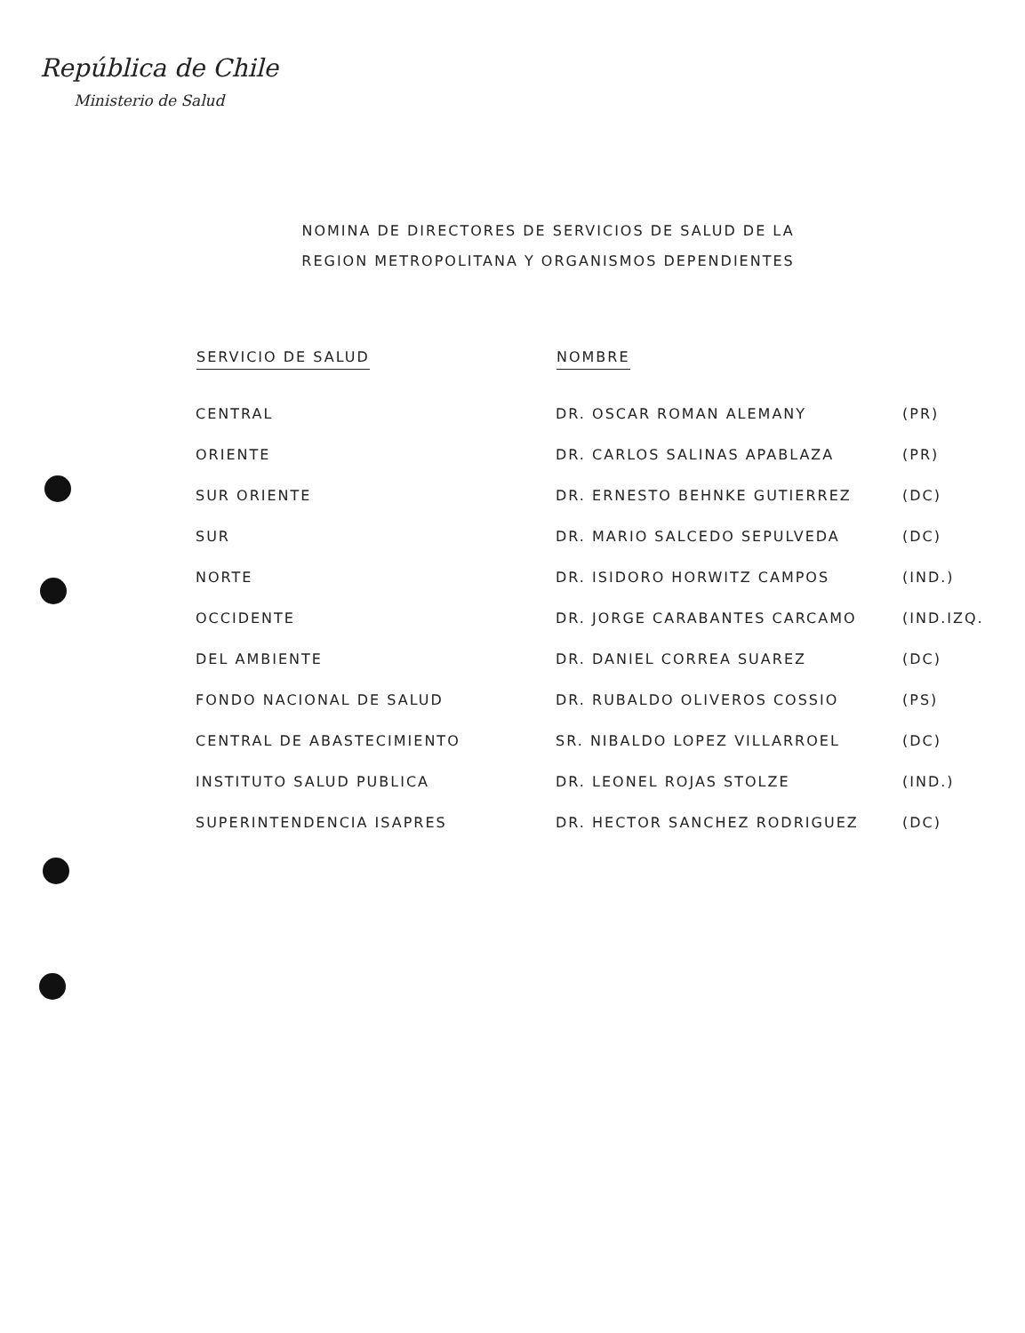República de Chile
Ministerio de Salud
NOMINA DE DIRECTORES DE SERVICIOS DE SALUD DE LA
REGION METROPOLITANA Y ORGANISMOS DEPENDIENTES
| SERVICIO DE SALUD | NOMBRE | |
| --- | --- | --- |
| CENTRAL | DR. OSCAR ROMAN ALEMANY | (PR) |
| ORIENTE | DR. CARLOS SALINAS APABLAZA | (PR) |
| SUR ORIENTE | DR. ERNESTO BEHNKE GUTIERREZ | (DC) |
| SUR | DR. MARIO SALCEDO SEPULVEDA | (DC) |
| NORTE | DR. ISIDORO HORWITZ CAMPOS | (IND.) |
| OCCIDENTE | DR. JORGE CARABANTES CARCAMO | (IND.IZQ. |
| DEL AMBIENTE | DR. DANIEL CORREA SUAREZ | (DC) |
| FONDO NACIONAL DE SALUD | DR. RUBALDO OLIVEROS COSSIO | (PS) |
| CENTRAL DE ABASTECIMIENTO | SR. NIBALDO LOPEZ VILLARROEL | (DC) |
| INSTITUTO SALUD PUBLICA | DR. LEONEL ROJAS STOLZE | (IND.) |
| SUPERINTENDENCIA ISAPRES | DR. HECTOR SANCHEZ RODRIGUEZ | (DC) |